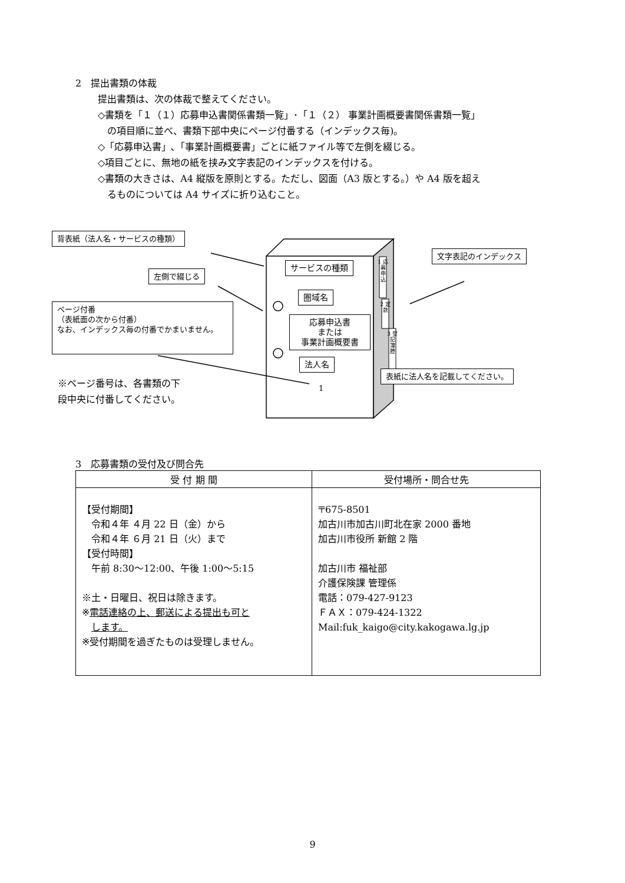2　提出書類の体裁
提出書類は、次の体裁で整えてください。
◇書類を「１（１）応募申込書関係書類一覧」･「１（２） 事業計画概要書関係書類一覧」
の項目順に並べ、書類下部中央にページ付番する（インデックス毎)。
◇「応募申込書」､「事業計画概要書」ごとに紙ファイル等で左側を綴じる。
◇項目ごとに、無地の紙を挟み文字表記のインデックスを付ける。
◇書類の大きさは、A4 縦版を原則とする。ただし、図面（A3 版とする。）や A4 版を超え
るものについては A4 サイズに折り込むこと。
背表紙（法人名・サービスの種類）
左側で綴じる
ページ付番
（表紙面の次から付番）
なお、インデックス毎の付番でかまいません。
サービスの種類
圏域名
応募申込書
または
事業計画概要書
法人名
1
1 応 募 申 込
2 定 款
3 登 記 簿 謄
文字表記のインデックス
表紙に法人名を記載してください。
※ページ番号は、各書類の下
段中央に付番してください。
3　応募書類の受付及び問合先
| 受 付 期 間 | 受付場所・問合せ先 |
| --- | --- |
| 【受付期間】 令和４年 ４月 22 日（金）から 令和４年 ６月 21 日（火）まで 【受付時間】 午前 8:30～12:00、午後 1:00～5:15 ※土・日曜日、祝日は除きます。 ※ 電話連絡の上、郵送による提出も可と します。 ※受付期間を過ぎたものは受理しません。 | 〒675-8501 加古川市加古川町北在家 2000 番地 加古川市役所 新館 2 階 加古川市 福祉部 介護保険課 管理係 電話：079-427-9123 ＦＡＸ：079-424-1322 Mail:fuk_kaigo@city.kakogawa.lg.jp |
9